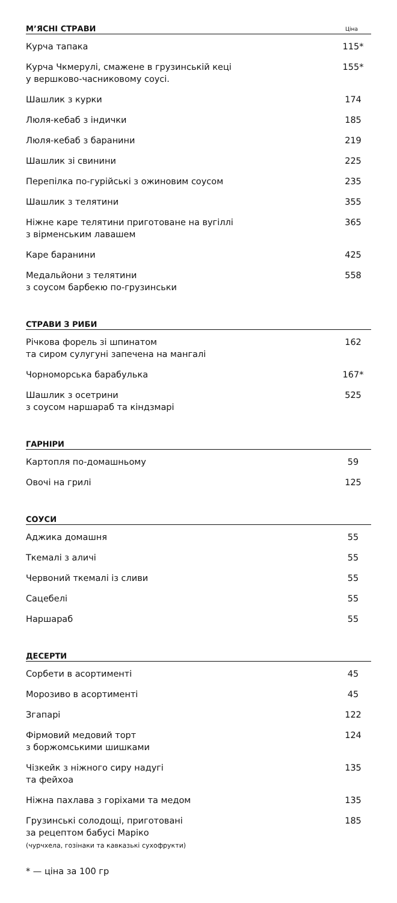| М’ЯСНІ СТРАВИ | Ціна |
| --- | --- |
| Курча тапака | 115* |
| Курча Чкмерулі, смажене в грузинській кеці у вершково-часниковому соусі. | 155* |
| Шашлик з курки | 174 |
| Люля-кебаб з індички | 185 |
| Люля-кебаб з баранини | 219 |
| Шашлик зі свинини | 225 |
| Перепілка по-гурійські з ожиновим соусом | 235 |
| Шашлик з телятини | 355 |
| Ніжне каре телятини приготоване на вугіллі з вірменським лавашем | 365 |
| Каре баранини | 425 |
| Медальйони з телятини з соусом барбекю по-грузинськи | 558 |
| СТРАВИ З РИБИ | |
| --- | --- |
| Річкова форель зі шпинатом та сиром сулугуні запечена на мангалі | 162 |
| Чорноморська барабулька | 167* |
| Шашлик з осетрини з соусом наршараб та кіндзмарі | 525 |
| ГАРНІРИ | |
| --- | --- |
| Картопля по-домашньому | 59 |
| Овочі на грилі | 125 |
| СОУСИ | |
| --- | --- |
| Аджика домашня | 55 |
| Ткемалі з аличі | 55 |
| Червоний ткемалі із сливи | 55 |
| Сацебелі | 55 |
| Наршараб | 55 |
| ДЕСЕРТИ | |
| --- | --- |
| Сорбети в асортименті | 45 |
| Морозиво в асортименті | 45 |
| Згапарі | 122 |
| Фірмовий медовий торт з боржомськими шишками | 124 |
| Чізкейк з ніжного сиру надугі та фейхоа | 135 |
| Ніжна пахлава з горіхами та медом | 135 |
| Грузинські солодощі, приготовані за рецептом бабусі Маріко (чурчхела, гозінаки та кавказькі сухофрукти) | 185 |
* — ціна за 100 гр